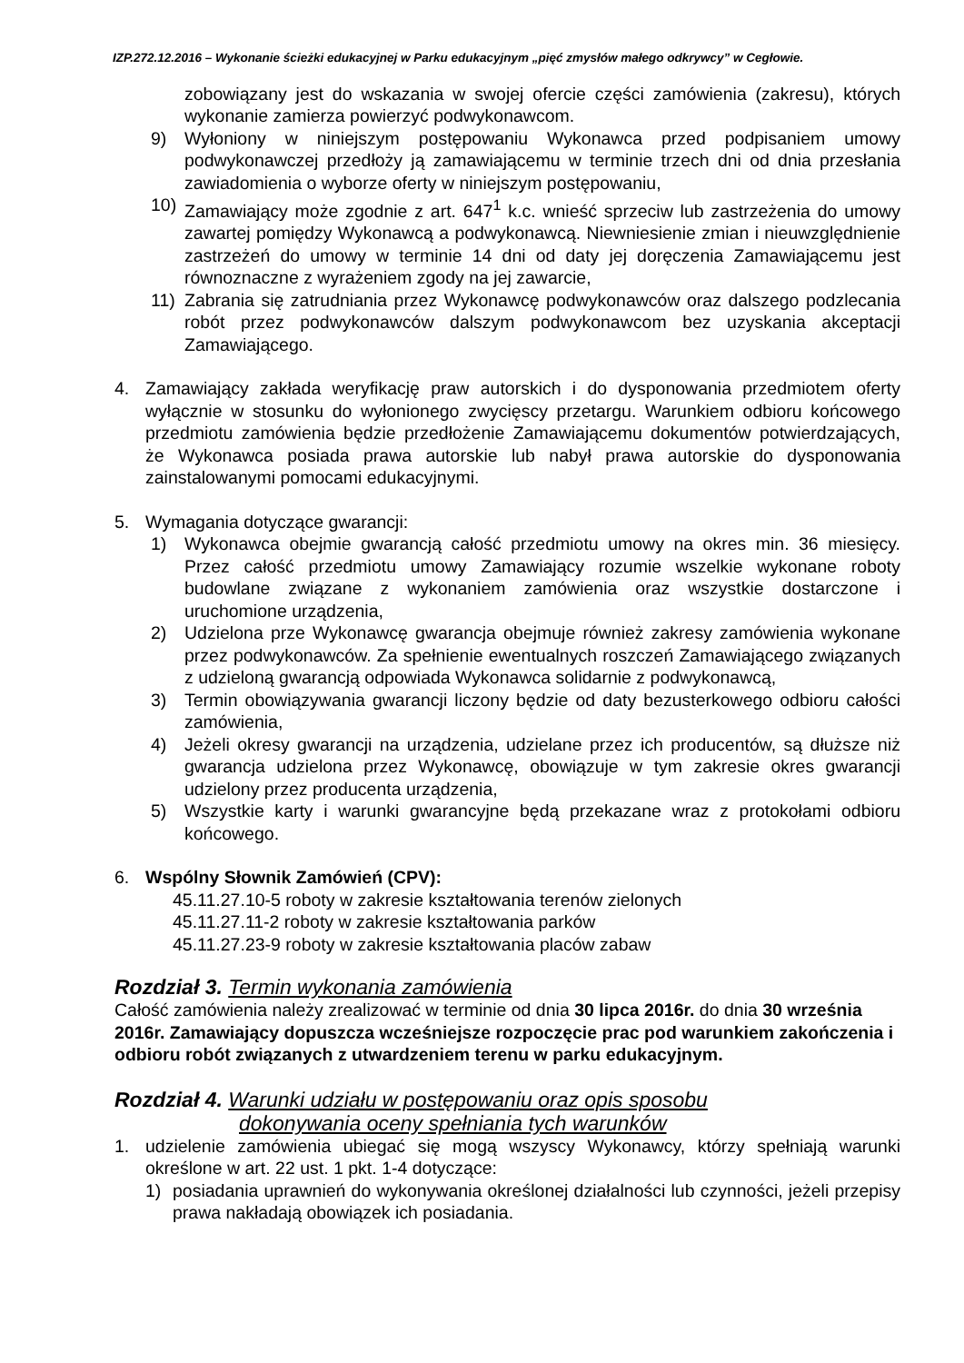IZP.272.12.2016 – Wykonanie ścieżki edukacyjnej w Parku edukacyjnym „pięć zmysłów małego odkrywcy” w Cegłowie.
zobowiązany jest do wskazania w swojej ofercie części zamówienia (zakresu), których wykonanie zamierza powierzyć podwykonawcom.
9) Wyłoniony w niniejszym postępowaniu Wykonawca przed podpisaniem umowy podwykonawczej przedłoży ją zamawiającemu w terminie trzech dni od dnia przesłania zawiadomienia o wyborze oferty w niniejszym postępowaniu,
10) Zamawiający może zgodnie z art. 647<sup>1</sup> k.c. wnieść sprzeciw lub zastrzeżenia do umowy zawartej pomiędzy Wykonawcą a podwykonawcą. Niewniesienie zmian i nieuwzględnienie zastrzeżeń do umowy w terminie 14 dni od daty jej doręczenia Zamawiającemu jest równoznaczne z wyrażeniem zgody na jej zawarcie,
11) Zabrania się zatrudniania przez Wykonawcę podwykonawców oraz dalszego podzlecania robót przez podwykonawców dalszym podwykonawcom bez uzyskania akceptacji Zamawiającego.
4. Zamawiający zakłada weryfikację praw autorskich i do dysponowania przedmiotem oferty wyłącznie w stosunku do wyłonionego zwycięscy przetargu. Warunkiem odbioru końcowego przedmiotu zamówienia będzie przedłożenie Zamawiającemu dokumentów potwierdzających, że Wykonawca posiada prawa autorskie lub nabył prawa autorskie do dysponowania zainstalowanymi pomocami edukacyjnymi.
5. Wymagania dotyczące gwarancji:
1) Wykonawca obejmie gwarancją całość przedmiotu umowy na okres min. 36 miesięcy. Przez całość przedmiotu umowy Zamawiający rozumie wszelkie wykonane roboty budowlane związane z wykonaniem zamówienia oraz wszystkie dostarczone i uruchomione urządzenia,
2) Udzielona prze Wykonawcę gwarancja obejmuje również zakresy zamówienia wykonane przez podwykonawców. Za spełnienie ewentualnych roszczeń Zamawiającego związanych z udzieloną gwarancją odpowiada Wykonawca solidarnie z podwykonawcą,
3) Termin obowiązywania gwarancji liczony będzie od daty bezusterkowego odbioru całości zamówienia,
4) Jeżeli okresy gwarancji na urządzenia, udzielane przez ich producentów, są dłuższe niż gwarancja udzielona przez Wykonawcę, obowiązuje w tym zakresie okres gwarancji udzielony przez producenta urządzenia,
5) Wszystkie karty i warunki gwarancyjne będą przekazane wraz z protokołami odbioru końcowego.
6. Wspólny Słownik Zamówień (CPV):
45.11.27.10-5 roboty w zakresie kształtowania terenów zielonych
45.11.27.11-2 roboty w zakresie kształtowania parków
45.11.27.23-9 roboty w zakresie kształtowania placów zabaw
Rozdział 3. Termin wykonania zamówienia
Całość zamówienia należy zrealizować w terminie od dnia 30 lipca 2016r. do dnia 30 września 2016r. Zamawiający dopuszcza wcześniejsze rozpoczęcie prac pod warunkiem zakończenia i odbioru robót związanych z utwardzeniem terenu w parku edukacyjnym.
Rozdział 4. Warunki udziału w postępowaniu oraz opis sposobu
dokonywania oceny spełniania tych warunków
1. udzielenie zamówienia ubiegać się mogą wszyscy Wykonawcy, którzy spełniają warunki określone w art. 22 ust. 1 pkt. 1-4 dotyczące:
1) posiadania uprawnień do wykonywania określonej działalności lub czynności, jeżeli przepisy prawa nakładają obowiązek ich posiadania.